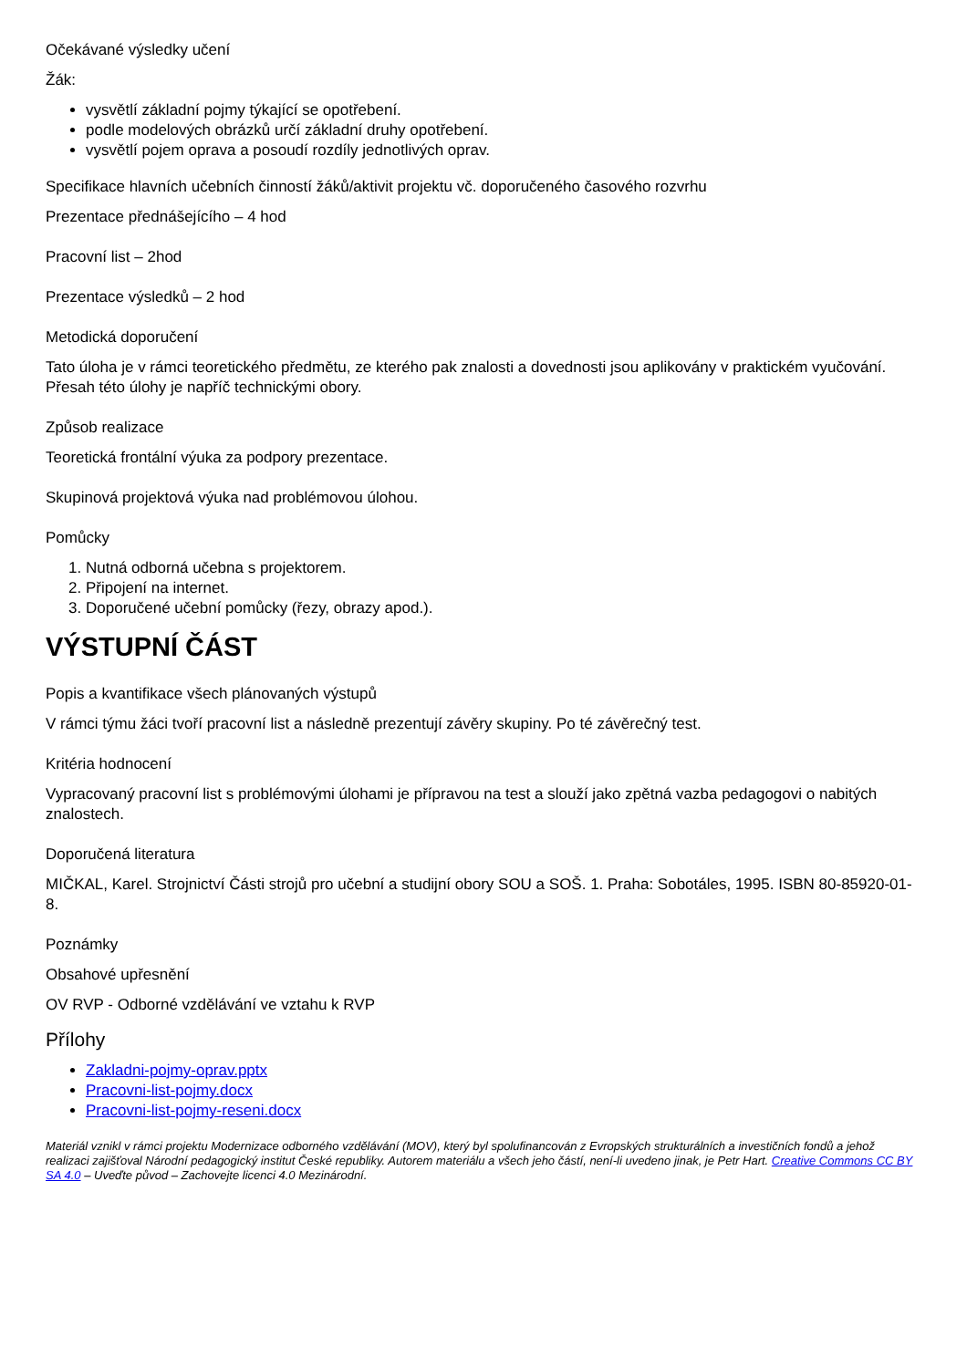Očekávané výsledky učení
Žák:
vysvětlí základní pojmy týkající se opotřebení.
podle modelových obrázků určí základní druhy opotřebení.
vysvětlí pojem oprava a posoudí rozdíly jednotlivých oprav.
Specifikace hlavních učebních činností žáků/aktivit projektu vč. doporučeného časového rozvrhu
Prezentace přednášejícího – 4 hod
Pracovní list – 2hod
Prezentace výsledků – 2 hod
Metodická doporučení
Tato úloha je v rámci teoretického předmětu, ze kterého pak znalosti a dovednosti jsou aplikovány v praktickém vyučování. Přesah této úlohy je napříč technickými obory.
Způsob realizace
Teoretická frontální výuka za podpory prezentace.
Skupinová projektová výuka nad problémovou úlohou.
Pomůcky
1. Nutná odborná učebna s projektorem.
2. Připojení na internet.
3. Doporučené učební pomůcky (řezy, obrazy apod.).
VÝSTUPNÍ ČÁST
Popis a kvantifikace všech plánovaných výstupů
V rámci týmu žáci tvoří pracovní list a následně prezentují závěry skupiny. Po té závěrečný test.
Kritéria hodnocení
Vypracovaný pracovní list s problémovými úlohami je přípravou na test a slouží jako zpětná vazba pedagogovi o nabitých znalostech.
Doporučená literatura
MIČKAL, Karel. Strojnictví Části strojů pro učební a studijní obory SOU a SOŠ. 1. Praha: Sobotáles, 1995. ISBN 80-85920-01-8.
Poznámky
Obsahové upřesnění
OV RVP - Odborné vzdělávání ve vztahu k RVP
Přílohy
Zakladni-pojmy-oprav.pptx
Pracovni-list-pojmy.docx
Pracovni-list-pojmy-reseni.docx
Materiál vznikl v rámci projektu Modernizace odborného vzdělávání (MOV), který byl spolufinancován z Evropských strukturálních a investičních fondů a jehož realizaci zajišťoval Národní pedagogický institut České republiky. Autorem materiálu a všech jeho částí, není-li uvedeno jinak, je Petr Hart. Creative Commons CC BY SA 4.0 – Uveďte původ – Zachovejte licenci 4.0 Mezinárodní.